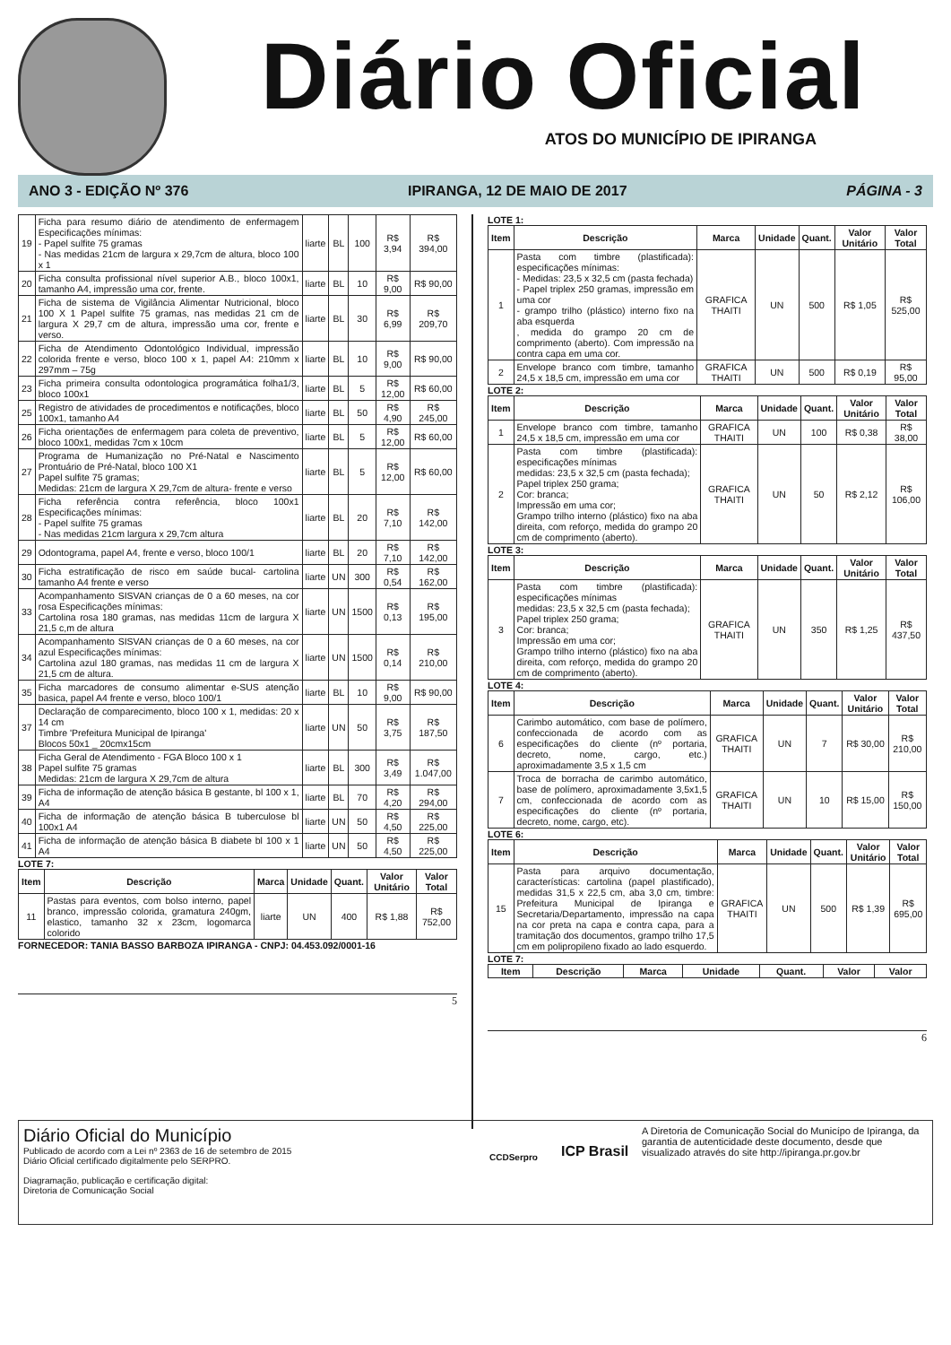Diário Oficial
ATOS DO MUNICÍPIO DE IPIRANGA
ANO 3 - EDIÇÃO Nº 376 IPIRANGA, 12 DE MAIO DE 2017 PÁGINA - 3
| 19 | Ficha para resumo diário de atendimento de enfermagem Especificações mínimas: - Papel sulfite 75 gramas - Nas medidas 21cm de largura x 29,7cm de altura, bloco 100 x 1 | liarte | BL | 100 | R$ 3,94 | R$ 394,00 |
| 20 | Ficha consulta profissional nível superior A.B., bloco 100x1, tamanho A4, impressão uma cor, frente. | liarte | BL | 10 | R$ 9,00 | R$ 90,00 |
| 21 | Ficha de sistema de Vigilância Alimentar Nutricional, bloco 100 X 1 Papel sulfite 75 gramas, nas medidas 21 cm de largura X 29,7 cm de altura, impressão uma cor, frente e verso. | liarte | BL | 30 | R$ 6,99 | R$ 209,70 |
| 22 | Ficha de Atendimento Odontológico Individual, impressão colorida frente e verso, bloco 100 x 1, papel A4: 210mm x 297mm – 75g | liarte | BL | 10 | R$ 9,00 | R$ 90,00 |
| 23 | Ficha primeira consulta odontologica programática folha1/3, bloco 100x1 | liarte | BL | 5 | R$ 12,00 | R$ 60,00 |
| 25 | Registro de atividades de procedimentos e notificações, bloco 100x1, tamanho A4 | liarte | BL | 50 | R$ 4,90 | R$ 245,00 |
| 26 | Ficha orientações de enfermagem para coleta de preventivo, bloco 100x1, medidas 7cm x 10cm | liarte | BL | 5 | R$ 12,00 | R$ 60,00 |
| 27 | Programa de Humanização no Pré-Natal e Nascimento Prontuário de Pré-Natal, bloco 100 X1 Papel sulfite 75 gramas; Medidas: 21cm de largura X 29,7cm de altura- frente e verso | liarte | BL | 5 | R$ 12,00 | R$ 60,00 |
| 28 | Ficha referência contra referência, bloco 100x1 Especificações mínimas: - Papel sulfite 75 gramas - Nas medidas 21cm largura x 29,7cm altura | liarte | BL | 20 | R$ 7,10 | R$ 142,00 |
| 29 | Odontograma, papel A4, frente e verso, bloco 100/1 | liarte | BL | 20 | R$ 7,10 | R$ 142,00 |
| 30 | Ficha estratificação de risco em saúde bucal- cartolina tamanho A4 frente e verso | liarte | UN | 300 | R$ 0,54 | R$ 162,00 |
| 33 | Acompanhamento SISVAN crianças de 0 a 60 meses, na cor rosa Especificações mínimas: Cartolina rosa 180 gramas, nas medidas 11cm de largura X 21,5 c,m de altura | liarte | UN | 1500 | R$ 0,13 | R$ 195,00 |
| 34 | Acompanhamento SISVAN crianças de 0 a 60 meses, na cor azul Especificações mínimas: Cartolina azul 180 gramas, nas medidas 11 cm de largura X 21,5 cm de altura. | liarte | UN | 1500 | R$ 0,14 | R$ 210,00 |
| 35 | Ficha marcadores de consumo alimentar e-SUS atenção basica, papel A4 frente e verso, bloco 100/1 | liarte | BL | 10 | R$ 9,00 | R$ 90,00 |
| 37 | Declaração de comparecimento, bloco 100 x 1, medidas: 20 x 14 cm Timbre 'Prefeitura Municipal de Ipiranga' Blocos 50x1 _ 20cmx15cm | liarte | UN | 50 | R$ 3,75 | R$ 187,50 |
| 38 | Ficha Geral de Atendimento - FGA Bloco 100 x 1 Papel sulfite 75 gramas Medidas: 21cm de largura X 29,7cm de altura | liarte | BL | 300 | R$ 3,49 | R$ 1.047,00 |
| 39 | Ficha de informação de atenção básica B gestante, bl 100 x 1, A4 | liarte | BL | 70 | R$ 4,20 | R$ 294,00 |
| 40 | Ficha de informação de atenção básica B tuberculose bl 100x1 A4 | liarte | UN | 50 | R$ 4,50 | R$ 225,00 |
| 41 | Ficha de informação de atenção básica B diabete bl 100 x 1 A4 | liarte | UN | 50 | R$ 4,50 | R$ 225,00 |
LOTE 7:
| Item | Descrição | Marca | Unidade | Quant. | Valor Unitário | Valor Total |
| --- | --- | --- | --- | --- | --- | --- |
| 11 | Pastas para eventos, com bolso interno, papel branco, impressão colorida, gramatura 240gm, elastico, tamanho 32 x 23cm, logomarca colorido | liarte | UN | 400 | R$ 1,88 | R$ 752,00 |
FORNECEDOR: TANIA BASSO BARBOZA IPIRANGA - CNPJ: 04.453.092/0001-16
5
LOTE 1:
| Item | Descrição | Marca | Unidade | Quant. | Valor Unitário | Valor Total |
| --- | --- | --- | --- | --- | --- | --- |
| 1 | Pasta com timbre (plastificada): especificações mínimas: - Medidas: 23,5 x 32,5 cm (pasta fechada) - Papel triplex 250 gramas, impressão em uma cor - grampo trilho (plástico) interno fixo na aba esquerda , medida do grampo 20 cm de comprimento (aberto). Com impressão na contra capa em uma cor. | GRAFICA THAITI | UN | 500 | R$ 1,05 | R$ 525,00 |
| 2 | Envelope branco com timbre, tamanho 24,5 x 18,5 cm, impressão em uma cor | GRAFICA THAITI | UN | 500 | R$ 0,19 | R$ 95,00 |
LOTE 2:
| Item | Descrição | Marca | Unidade | Quant. | Valor Unitário | Valor Total |
| --- | --- | --- | --- | --- | --- | --- |
| 1 | Envelope branco com timbre, tamanho 24,5 x 18,5 cm, impressão em uma cor | GRAFICA THAITI | UN | 100 | R$ 0,38 | R$ 38,00 |
| 2 | Pasta com timbre (plastificada): especificações mínimas medidas: 23,5 x 32,5 cm (pasta fechada); Papel triplex 250 grama; Cor: branca; Impressão em uma cor; Grampo trilho interno (plástico) fixo na aba direita, com reforço, medida do grampo 20 cm de comprimento (aberto). | GRAFICA THAITI | UN | 50 | R$ 2,12 | R$ 106,00 |
LOTE 3:
| Item | Descrição | Marca | Unidade | Quant. | Valor Unitário | Valor Total |
| --- | --- | --- | --- | --- | --- | --- |
| 3 | Pasta com timbre (plastificada): especificações mínimas medidas: 23,5 x 32,5 cm (pasta fechada); Papel triplex 250 grama; Cor: branca; Impressão em uma cor; Grampo trilho interno (plástico) fixo na aba direita, com reforço, medida do grampo 20 cm de comprimento (aberto). | GRAFICA THAITI | UN | 350 | R$ 1,25 | R$ 437,50 |
LOTE 4:
| Item | Descrição | Marca | Unidade | Quant. | Valor Unitário | Valor Total |
| --- | --- | --- | --- | --- | --- | --- |
| 6 | Carimbo automático, com base de polímero, confeccionada de acordo com as especificações do cliente (nº portaria, decreto, nome, cargo, etc.) aproximadamente 3,5 x 1,5 cm | GRAFICA THAITI | UN | 7 | R$ 30,00 | R$ 210,00 |
| 7 | Troca de borracha de carimbo automático, base de polímero, aproximadamente 3,5x1,5 cm, confeccionada de acordo com as especificações do cliente (nº portaria, decreto, nome, cargo, etc). | GRAFICA THAITI | UN | 10 | R$ 15,00 | R$ 150,00 |
LOTE 6:
| Item | Descrição | Marca | Unidade | Quant. | Valor Unitário | Valor Total |
| --- | --- | --- | --- | --- | --- | --- |
| 15 | Pasta para arquivo documentação, características: cartolina (papel plastificado), medidas 31,5 x 22,5 cm, aba 3,0 cm, timbre: Prefeitura Municipal de Ipiranga e Secretaria/Departamento, impressão na capa na cor preta na capa e contra capa, para a tramitação dos documentos, grampo trilho 17,5 cm em polipropileno fixado ao lado esquerdo. | GRAFICA THAITI | UN | 500 | R$ 1,39 | R$ 695,00 |
LOTE 7:
| Item | Descrição | Marca | Unidade | Quant. | Valor | Valor |
| --- | --- | --- | --- | --- | --- | --- |
6
Diário Oficial do Município
Publicado de acordo com a Lei nº 2363 de 16 de setembro de 2015
Diário Oficial certificado digitalmente pelo SERPRO.
Diagramação, publicação e certificação digital:
Diretoria de Comunicação Social
CCDSerpro
ICP Brasil
A Diretoria de Comunicação Social do Municípo de Ipiranga, da garantia de autenticidade deste documento, desde que visualizado através do site http://ipiranga.pr.gov.br